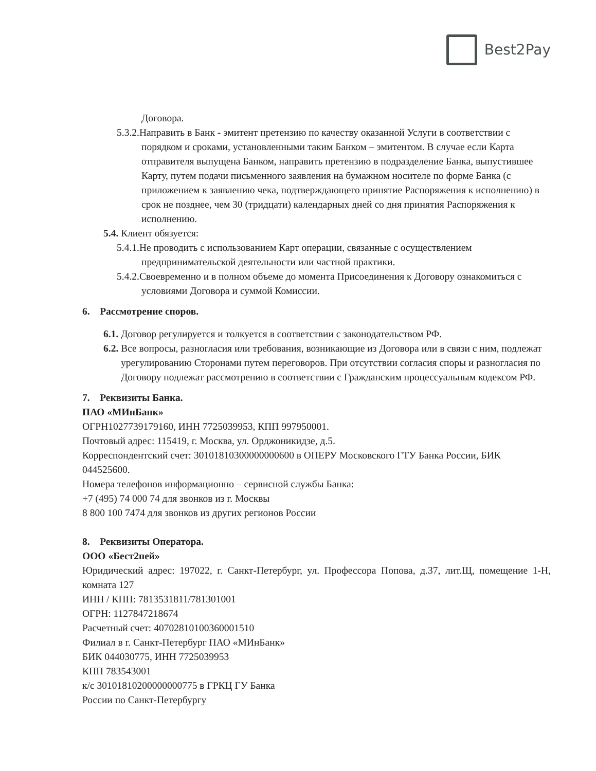Best2Pay
Договора.
5.3.2.Направить в Банк - эмитент претензию по качеству оказанной Услуги в соответствии с порядком и сроками, установленными таким Банком – эмитентом. В случае если Карта отправителя выпущена Банком, направить претензию в подразделение Банка, выпустившее Карту, путем подачи письменного заявления на бумажном носителе по форме Банка (с приложением к заявлению чека, подтверждающего принятие Распоряжения к исполнению) в срок не позднее, чем 30 (тридцати) календарных дней со дня принятия Распоряжения к исполнению.
5.4. Клиент обязуется:
5.4.1.Не проводить с использованием Карт операции, связанные с осуществлением предпринимательской деятельности или частной практики.
5.4.2.Своевременно и в полном объеме до момента Присоединения к Договору ознакомиться с условиями Договора и суммой Комиссии.
6. Рассмотрение споров.
6.1. Договор регулируется и толкуется в соответствии с законодательством РФ.
6.2. Все вопросы, разногласия или требования, возникающие из Договора или в связи с ним, подлежат урегулированию Сторонами путем переговоров. При отсутствии согласия споры и разногласия по Договору подлежат рассмотрению в соответствии с Гражданским процессуальным кодексом РФ.
7. Реквизиты Банка.
ПАО «МИнБанк»
ОГРН1027739179160, ИНН 7725039953, КПП 997950001.
Почтовый адрес: 115419, г. Москва, ул. Орджоникидзе, д.5.
Корреспондентский счет: 30101810300000000600 в ОПЕРУ Московского ГТУ Банка России, БИК 044525600.
Номера телефонов информационно – сервисной службы Банка:
+7 (495) 74 000 74 для звонков из г. Москвы
8 800 100 7474 для звонков из других регионов России
8. Реквизиты Оператора.
ООО «Бест2пей»
Юридический адрес: 197022, г. Санкт-Петербург, ул. Профессора Попова, д.37, лит.Щ, помещение 1-Н, комната 127
ИНН / КПП: 7813531811/781301001
ОГРН: 1127847218674
Расчетный счет: 40702810100360001510
Филиал в г. Санкт-Петербург ПАО «МИнБанк»
БИК 044030775, ИНН 7725039953
КПП 783543001
к/с 30101810200000000775 в ГРКЦ ГУ Банка
России по Санкт-Петербургу